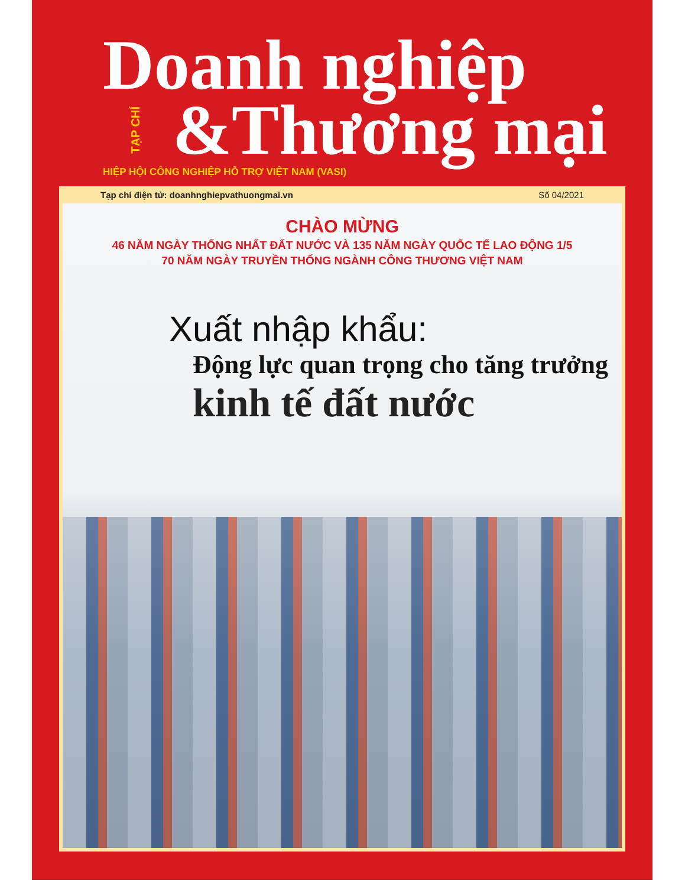Doanh nghiệp
TẠP CHÍ &Thương mại
HIỆP HỘI CÔNG NGHIỆP HỖ TRỢ VIỆT NAM (VASI)
Tạp chí điện tử: doanhnghiepvathuongmai.vn Số 04/2021
CHÀO MỪNG
46 NĂM NGÀY THỐNG NHẤT ĐẤT NƯỚC VÀ 135 NĂM NGÀY QUỐC TẾ LAO ĐỘNG 1/5
70 NĂM NGÀY TRUYỀN THỐNG NGÀNH CÔNG THƯƠNG VIỆT NAM
Xuất nhập khẩu:
Động lực quan trọng cho tăng trưởng
kinh tế đất nước